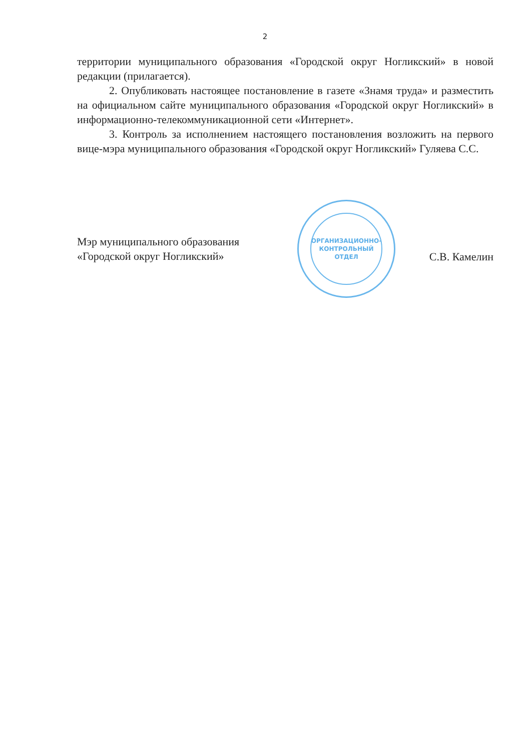2
территории муниципального образования «Городской округ Ногликский» в новой редакции (прилагается).
2. Опубликовать настоящее постановление в газете «Знамя труда» и разместить на официальном сайте муниципального образования «Городской округ Ногликский» в информационно-телекоммуникационной сети «Интернет».
3. Контроль за исполнением настоящего постановления возложить на первого вице-мэра муниципального образования «Городской округ Ногликский» Гуляева С.С.
Мэр муниципального образования
«Городской округ Ногликский»
ОРГАНИЗАЦИОННО-
КОНТРОЛЬНЫЙ
ОТДЕЛ
С.В. Камелин